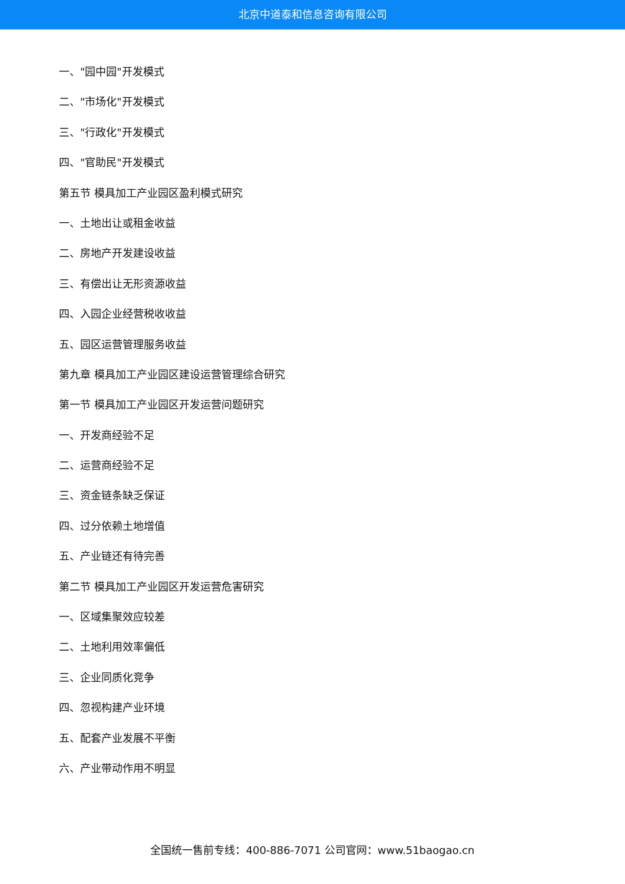北京中道泰和信息咨询有限公司
一、"园中园"开发模式
二、"市场化"开发模式
三、"行政化"开发模式
四、"官助民"开发模式
第五节 模具加工产业园区盈利模式研究
一、土地出让或租金收益
二、房地产开发建设收益
三、有偿出让无形资源收益
四、入园企业经营税收收益
五、园区运营管理服务收益
第九章 模具加工产业园区建设运营管理综合研究
第一节 模具加工产业园区开发运营问题研究
一、开发商经验不足
二、运营商经验不足
三、资金链条缺乏保证
四、过分依赖土地增值
五、产业链还有待完善
第二节 模具加工产业园区开发运营危害研究
一、区域集聚效应较差
二、土地利用效率偏低
三、企业同质化竞争
四、忽视构建产业环境
五、配套产业发展不平衡
六、产业带动作用不明显
全国统一售前专线：400-886-7071 公司官网：www.51baogao.cn